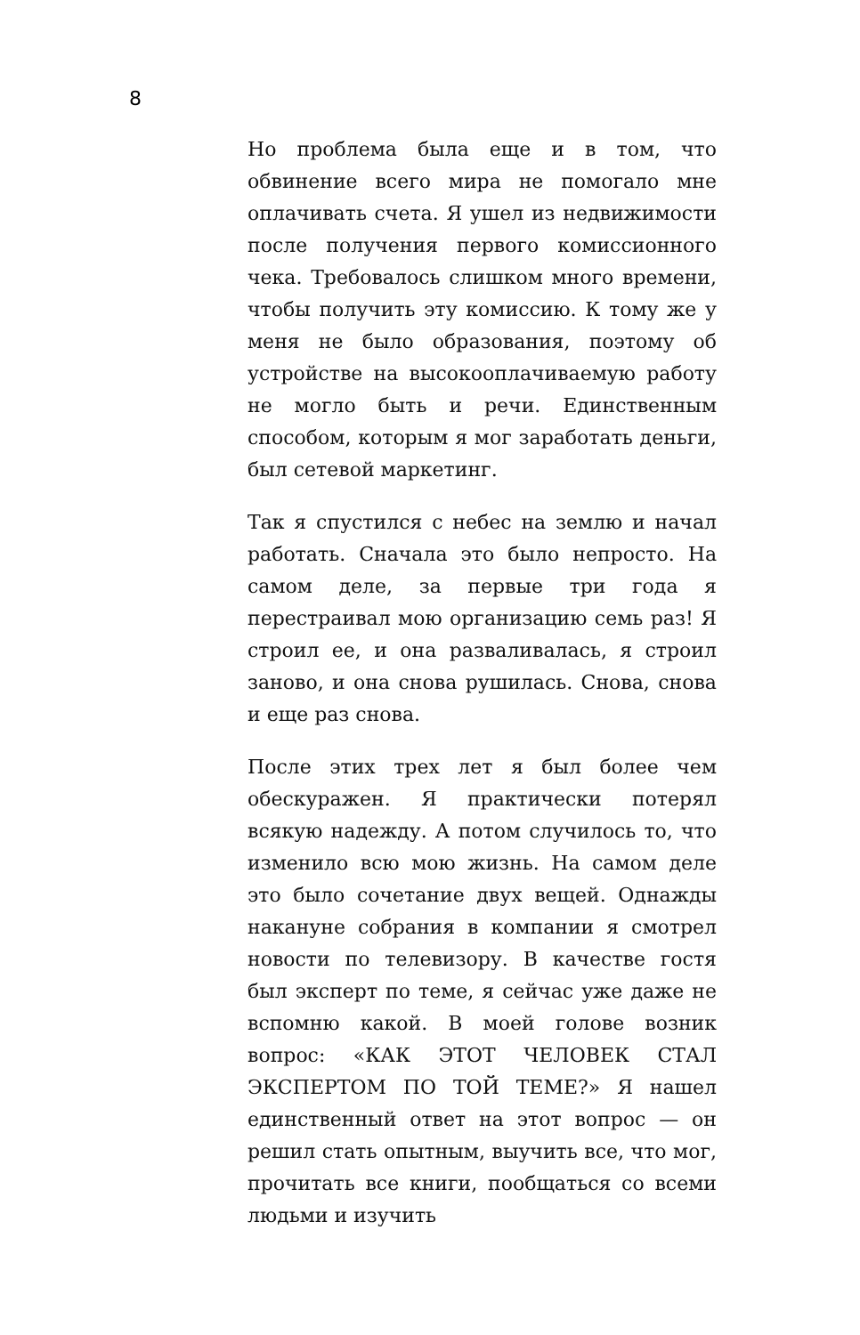8
Но проблема была еще и в том, что обвинение всего мира не помогало мне оплачивать счета. Я ушел из недвижимости после получения первого комиссионного чека. Требовалось слишком много времени, чтобы получить эту комиссию. К тому же у меня не было образования, поэтому об устройстве на высокооплачиваемую работу не могло быть и речи. Единственным способом, которым я мог заработать деньги, был сетевой маркетинг.
Так я спустился с небес на землю и начал работать. Сначала это было непросто. На самом деле, за первые три года я перестраивал мою организацию семь раз! Я строил ее, и она разваливалась, я строил заново, и она снова рушилась. Снова, снова и еще раз снова.
После этих трех лет я был более чем обескуражен. Я практически потерял всякую надежду. А потом случилось то, что изменило всю мою жизнь. На самом деле это было сочетание двух вещей. Однажды накануне собрания в компании я смотрел новости по телевизору. В качестве гостя был эксперт по теме, я сейчас уже даже не вспомню какой. В моей голове возник вопрос: «КАК ЭТОТ ЧЕЛОВЕК СТАЛ ЭКСПЕРТОМ ПО ТОЙ ТЕМЕ?» Я нашел единственный ответ на этот вопрос — он решил стать опытным, выучить все, что мог, прочитать все книги, пообщаться со всеми людьми и изучить